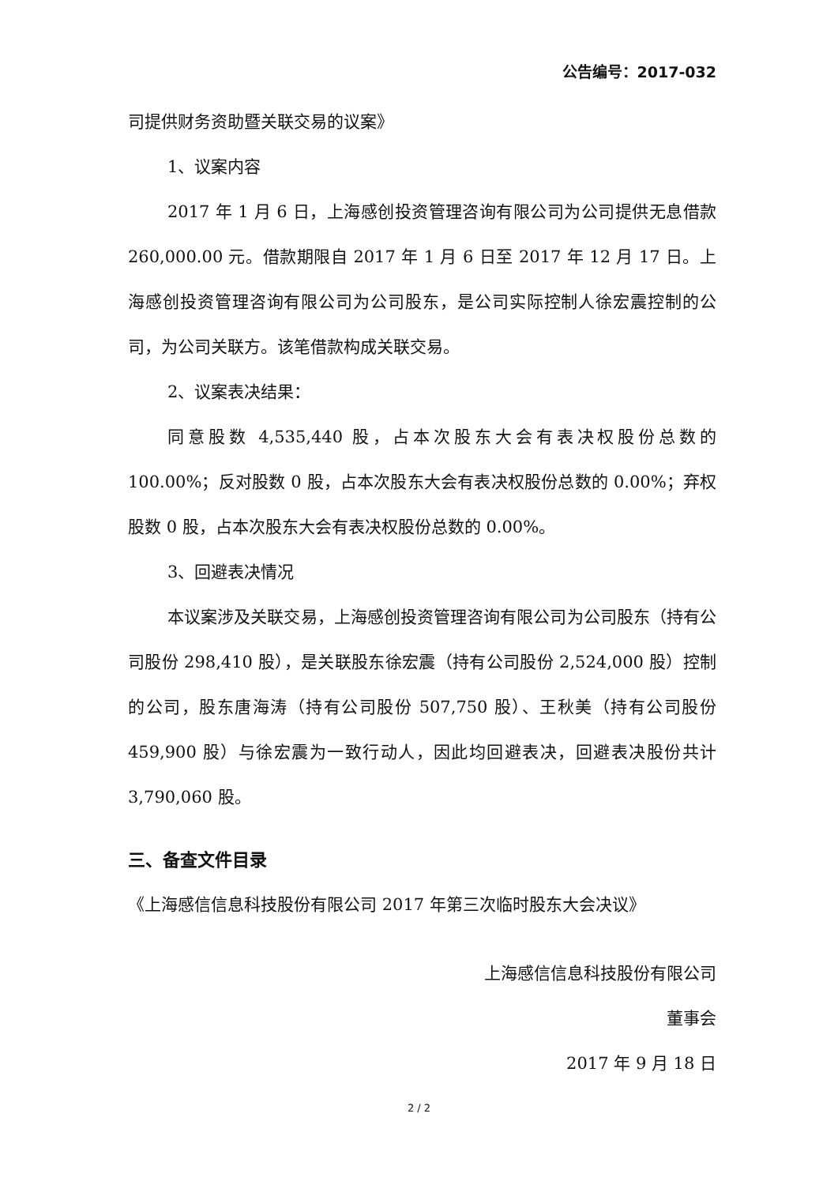公告编号：2017-032
司提供财务资助暨关联交易的议案》
1、议案内容
2017 年 1 月 6 日，上海感创投资管理咨询有限公司为公司提供无息借款 260,000.00 元。借款期限自 2017 年 1 月 6 日至 2017 年 12 月 17 日。上海感创投资管理咨询有限公司为公司股东，是公司实际控制人徐宏震控制的公司，为公司关联方。该笔借款构成关联交易。
2、议案表决结果：
同意股数 4,535,440 股，占本次股东大会有表决权股份总数的 100.00%；反对股数 0 股，占本次股东大会有表决权股份总数的 0.00%；弃权股数 0 股，占本次股东大会有表决权股份总数的 0.00%。
3、回避表决情况
本议案涉及关联交易，上海感创投资管理咨询有限公司为公司股东（持有公司股份 298,410 股），是关联股东徐宏震（持有公司股份 2,524,000 股）控制的公司，股东唐海涛（持有公司股份 507,750 股）、王秋美（持有公司股份 459,900 股）与徐宏震为一致行动人，因此均回避表决，回避表决股份共计 3,790,060 股。
三、备查文件目录
《上海感信信息科技股份有限公司 2017 年第三次临时股东大会决议》
上海感信信息科技股份有限公司
董事会
2017 年 9 月 18 日
2 / 2